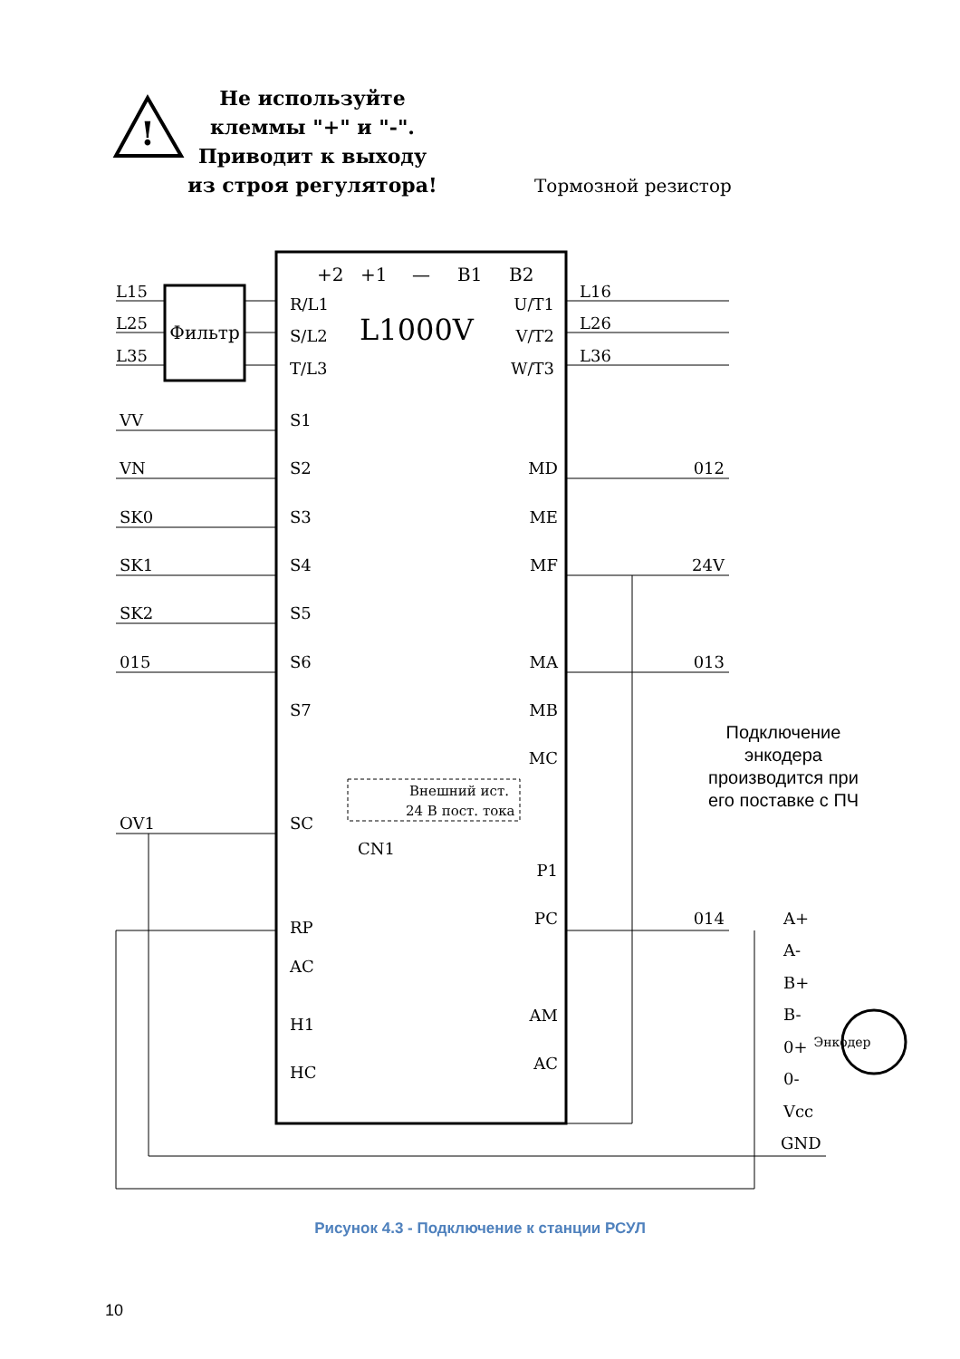!
Не используйте
клеммы "+" и "-".
Приводит к выходу
из строя регулятора!
Тормозной резистор
L1000V
+2
+1
—
B1
B2
Фильтр
L15
L25
L35
R/L1
S/L2
T/L3
U/T1
V/T2
W/T3
L16
L26
L36
VV
VN
SK0
SK1
SK2
015
OV1
S1
S2
S3
S4
S5
S6
S7
SC
CN1
RP
AC
H1
HC
MD
ME
MF
MA
MB
MC
P1
PC
AM
AC
012
24V
013
014
A+
A-
B+
B-
0+
0-
Vcc
GND
Энкодер
Внешний ист.
24 В пост. тока
Подключение
энкодера
производится при
его поставке с ПЧ
Рисунок 4.3 - Подключение к станции РСУЛ
10